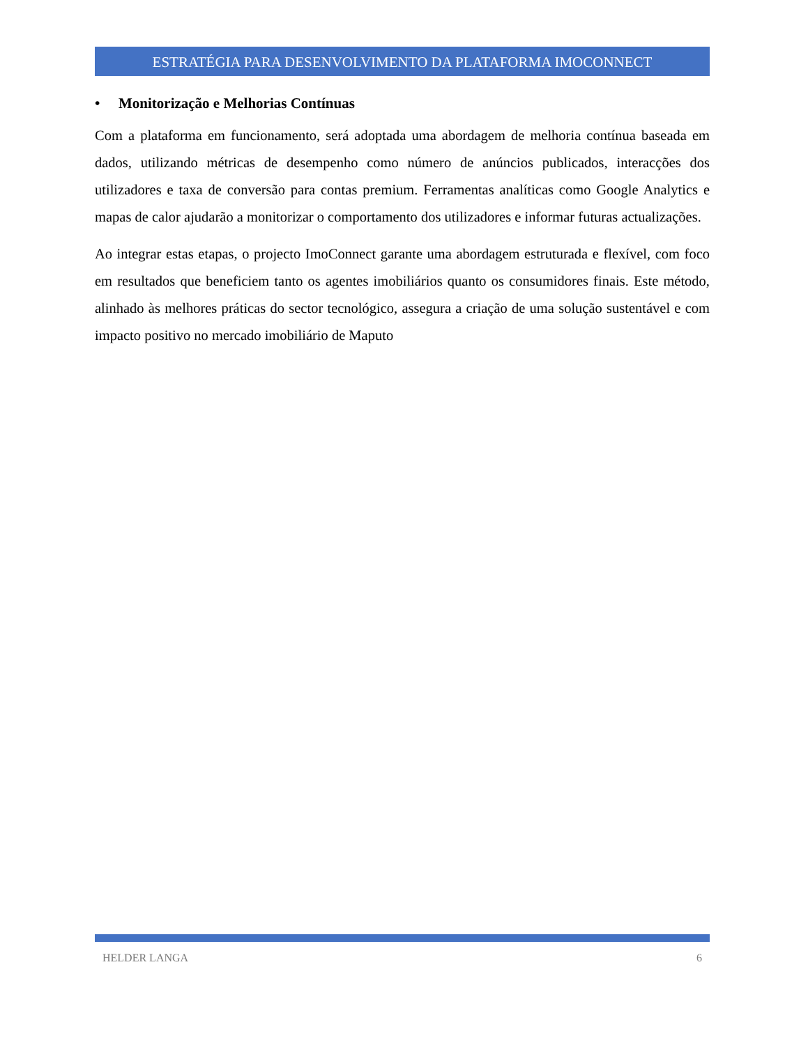ESTRATÉGIA PARA DESENVOLVIMENTO DA PLATAFORMA IMOCONNECT
• Monitorização e Melhorias Contínuas
Com a plataforma em funcionamento, será adoptada uma abordagem de melhoria contínua baseada em dados, utilizando métricas de desempenho como número de anúncios publicados, interacções dos utilizadores e taxa de conversão para contas premium. Ferramentas analíticas como Google Analytics e mapas de calor ajudarão a monitorizar o comportamento dos utilizadores e informar futuras actualizações.
Ao integrar estas etapas, o projecto ImoConnect garante uma abordagem estruturada e flexível, com foco em resultados que beneficiem tanto os agentes imobiliários quanto os consumidores finais. Este método, alinhado às melhores práticas do sector tecnológico, assegura a criação de uma solução sustentável e com impacto positivo no mercado imobiliário de Maputo
HELDER LANGA 6